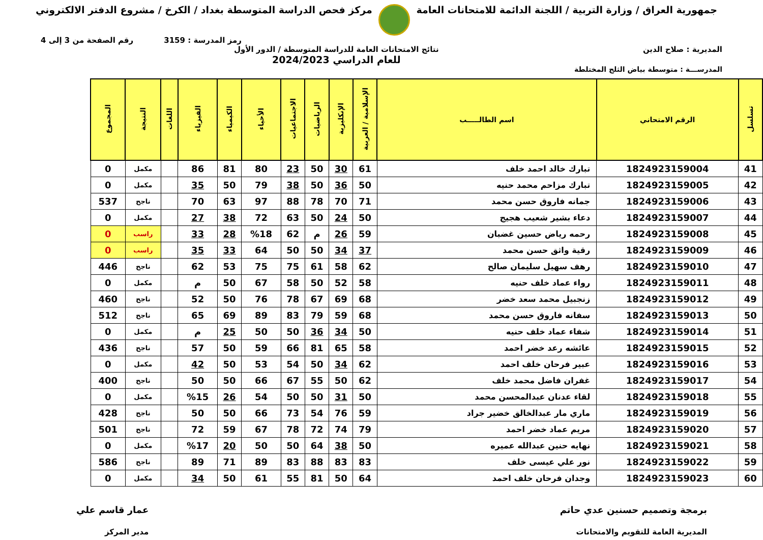جمهورية العراق / وزارة التربية / اللجنة الدائمة للامتحانات العامة
مركز فحص الدراسة المتوسطة بغداد / الكرخ / مشروع الدفتر الالكتروني
رمز المدرسة : 3159 رقم الصفحة من 3 إلى 4
المديرية : صلاح الدين نتائج الامتحانات العامة للدراسة المتوسطة / الدور الأول
للعام الدراسي 2024/2023
المدرســـة : متوسطة بياض الثلج المختلطة
| تسلسل | الرقم الامتحاني | اسم الطالـــــب | الإسلامية / العربية | الإنكليزية | الرياضيات | الاجتماعيات | الأحياء | الكيمياء | الفيزياء | اللغات | النتيجة | المجموع |
| --- | --- | --- | --- | --- | --- | --- | --- | --- | --- | --- | --- | --- |
| 41 | 1824923159004 | تبارك خالد احمد خلف | 61 | 30 | 50 | 23 | 80 | 81 | 86 | | مكمل | 0 |
| 42 | 1824923159005 | تبارك مزاحم محمد حنيه | 50 | 36 | 50 | 38 | 79 | 50 | 35 | | مكمل | 0 |
| 43 | 1824923159006 | جمانه فاروق حسن محمد | 71 | 70 | 78 | 88 | 97 | 63 | 70 | | ناجح | 537 |
| 44 | 1824923159007 | دعاء بشير شعيب هجيج | 50 | 24 | 50 | 63 | 72 | 38 | 27 | | مكمل | 0 |
| 45 | 1824923159008 | رحمه رياض حسين غضبان | 59 | 26 | م | 62 | %18 | 28 | 33 | | راسب | 0 |
| 46 | 1824923159009 | رقية واثق حسن محمد | 37 | 34 | 50 | 50 | 64 | 33 | 35 | | راسب | 0 |
| 47 | 1824923159010 | رهف سهيل سليمان صالح | 62 | 58 | 61 | 75 | 75 | 53 | 62 | | ناجح | 446 |
| 48 | 1824923159011 | رواء عماد خلف حنيه | 58 | 52 | 50 | 58 | 67 | 50 | م | | مكمل | 0 |
| 49 | 1824923159012 | زنجبيل محمد سعد خضر | 68 | 69 | 67 | 78 | 76 | 50 | 52 | | ناجح | 460 |
| 50 | 1824923159013 | سفانه فاروق حسن محمد | 68 | 59 | 79 | 83 | 89 | 69 | 65 | | ناجح | 512 |
| 51 | 1824923159014 | شفاء عماد خلف حنيه | 50 | 34 | 36 | 50 | 50 | 25 | م | | مكمل | 0 |
| 52 | 1824923159015 | عائشه رعد خضر احمد | 58 | 65 | 81 | 66 | 59 | 50 | 57 | | ناجح | 436 |
| 53 | 1824923159016 | عبير فرحان خلف احمد | 62 | 34 | 50 | 54 | 53 | 50 | 42 | | مكمل | 0 |
| 54 | 1824923159017 | غفران فاضل محمد خلف | 62 | 50 | 55 | 67 | 66 | 50 | 50 | | ناجح | 400 |
| 55 | 1824923159018 | لقاء عدنان عبدالمحسن محمد | 50 | 31 | 50 | 50 | 54 | 26 | %15 | | مكمل | 0 |
| 56 | 1824923159019 | ماري مار عبدالخالق خضير جراد | 59 | 76 | 54 | 73 | 66 | 50 | 50 | | ناجح | 428 |
| 57 | 1824923159020 | مريم عماد خضر احمد | 79 | 74 | 72 | 78 | 67 | 59 | 72 | | ناجح | 501 |
| 58 | 1824923159021 | نهايه حنين عبدالله عميره | 50 | 38 | 64 | 50 | 50 | 20 | %17 | | مكمل | 0 |
| 59 | 1824923159022 | نور علي عيسى خلف | 83 | 83 | 88 | 83 | 89 | 71 | 89 | | ناجح | 586 |
| 60 | 1824923159023 | وجدان فرحان خلف احمد | 64 | 50 | 81 | 55 | 61 | 50 | 34 | | مكمل | 0 |
برمجة وتصميم حسنين عدي حاتم
المديرية العامة للتقويم والامتحانات
عمار قاسم علي
مدير المركز